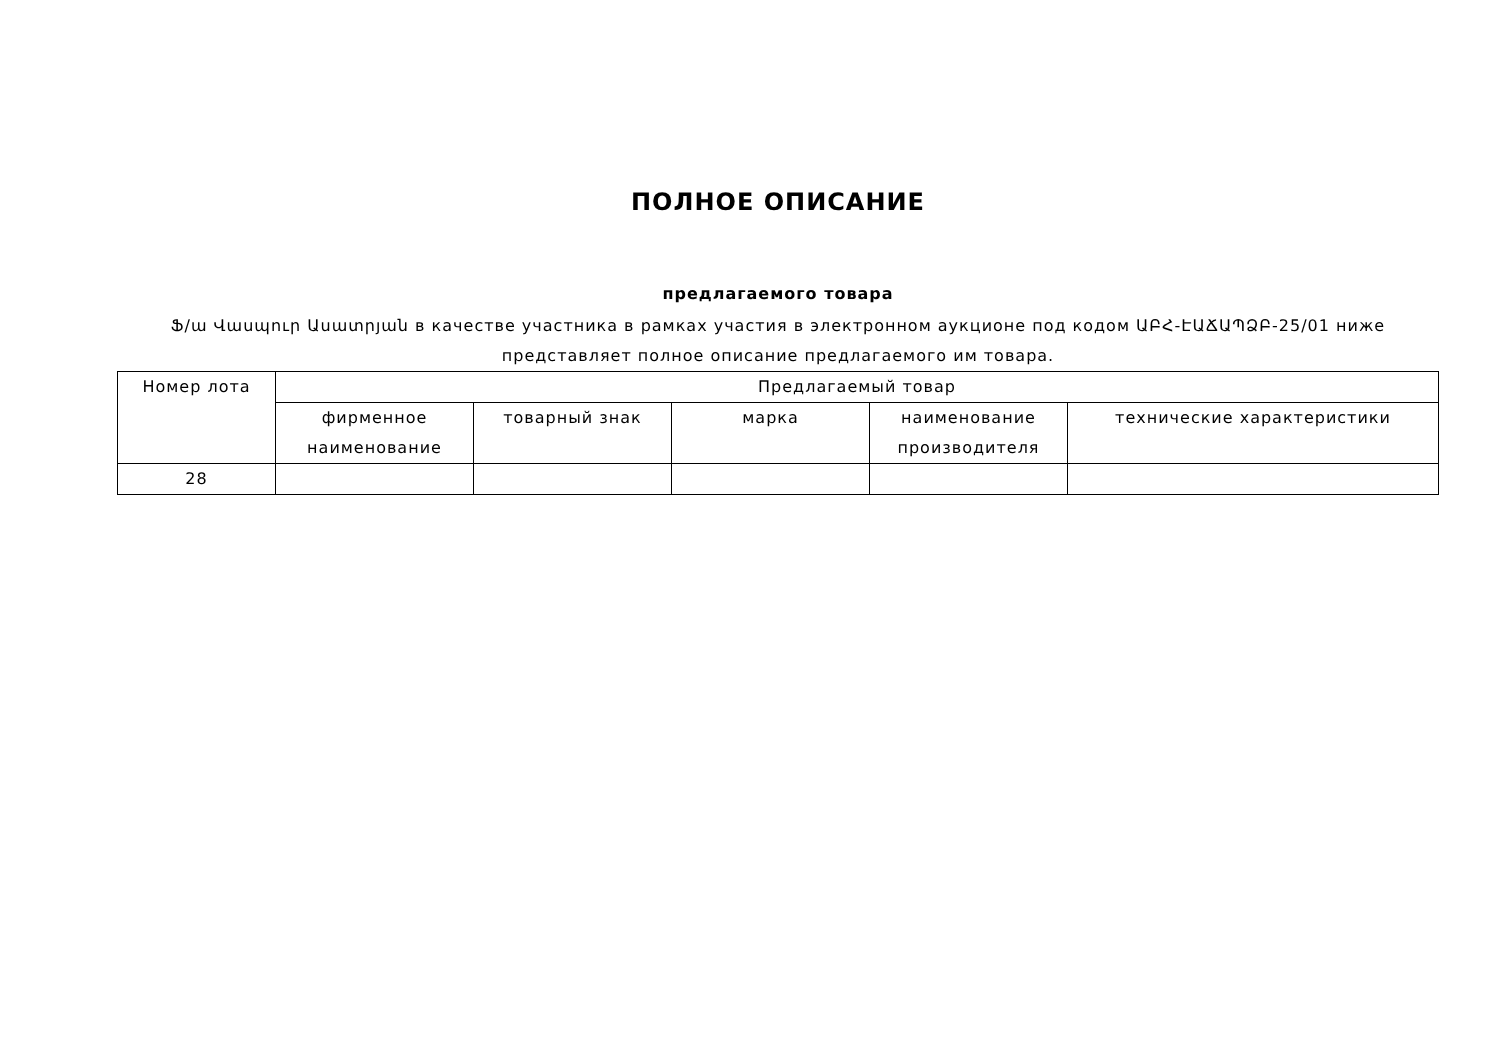ПОЛНОЕ ОПИСАНИЕ
предлагаемого товара
Ֆ/ա Վասպուր Ասատրյան в качестве участника в рамках участия в электронном аукционе под кодом ԱԲՀ-ԷԱՃԱՊՁԲ-25/01 ниже представляет полное описание предлагаемого им товара.
| Номер лота | Предлагаемый товар | | | | |
| --- | --- | --- | --- | --- | --- |
| | фирменное наименование | товарный знак | марка | наименование производителя | технические характеристики |
| 28 | | | | | |